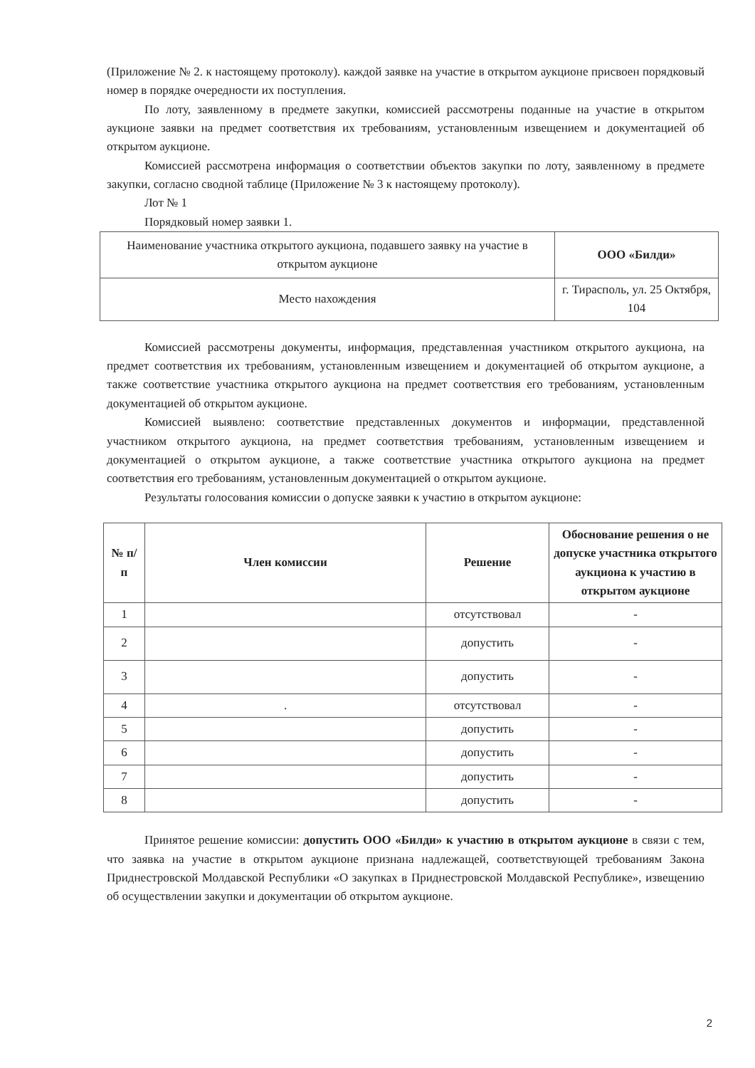(Приложение № 2. к настоящему протоколу). каждой заявке на участие в открытом аукционе присвоен порядковый номер в порядке очередности их поступления.
По лоту, заявленному в предмете закупки, комиссией рассмотрены поданные на участие в открытом аукционе заявки на предмет соответствия их требованиям, установленным извещением и документацией об открытом аукционе.
Комиссией рассмотрена информация о соответствии объектов закупки по лоту, заявленному в предмете закупки, согласно сводной таблице (Приложение № 3 к настоящему протоколу).
Лот № 1
Порядковый номер заявки 1.
| Наименование участника открытого аукциона, подавшего заявку на участие в открытом аукционе | ООО «Билди» |
| Место нахождения | г. Тирасполь, ул. 25 Октября, 104 |
Комиссией рассмотрены документы, информация, представленная участником открытого аукциона, на предмет соответствия их требованиям, установленным извещением и документацией об открытом аукционе, а также соответствие участника открытого аукциона на предмет соответствия его требованиям, установленным документацией об открытом аукционе.
Комиссией выявлено: соответствие представленных документов и информации, представленной участником открытого аукциона, на предмет соответствия требованиям, установленным извещением и документацией о открытом аукционе, а также соответствие участника открытого аукциона на предмет соответствия его требованиям, установленным документацией о открытом аукционе.
Результаты голосования комиссии о допуске заявки к участию в открытом аукционе:
| № п/п | Член комиссии | Решение | Обоснование решения о не допуске участника открытого аукциона к участию в открытом аукционе |
| --- | --- | --- | --- |
| 1 | | отсутствовал | - |
| 2 | | допустить | - |
| 3 | | допустить | - |
| 4 | . | отсутствовал | - |
| 5 | | допустить | - |
| 6 | | допустить | - |
| 7 | | допустить | - |
| 8 | | допустить | - |
Принятое решение комиссии: допустить ООО «Билди» к участию в открытом аукционе в связи с тем, что заявка на участие в открытом аукционе признана надлежащей, соответствующей требованиям Закона Приднестровской Молдавской Республики «О закупках в Приднестровской Молдавской Республике», извещению об осуществлении закупки и документации об открытом аукционе.
2